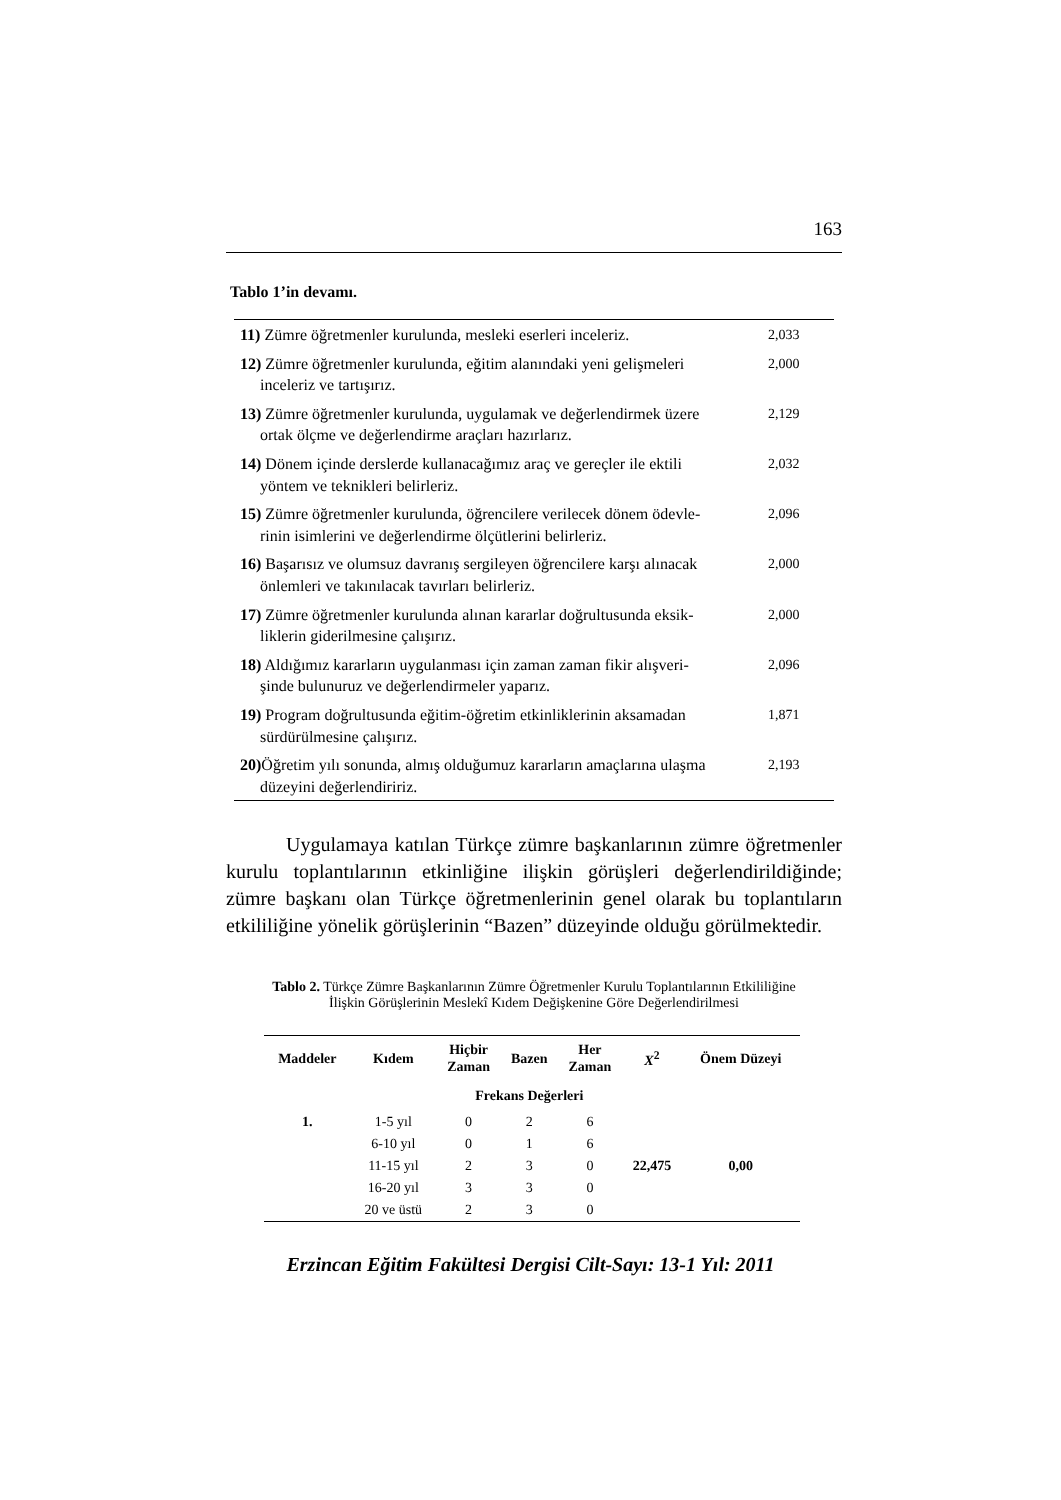163
Tablo 1’in devamı.
| 11) Zümre öğretmenler kurulunda, mesleki eserleri inceleriz. | 2,033 |
| 12) Zümre öğretmenler kurulunda, eğitim alanındaki yeni gelişmeleri inceleriz ve tartışırız. | 2,000 |
| 13) Zümre öğretmenler kurulunda, uygulamak ve değerlendirmek üzere ortak ölçme ve değerlendirme araçları hazırlarız. | 2,129 |
| 14) Dönem içinde derslerde kullanacağımız araç ve gereçler ile ektili yöntem ve teknikleri belirleriz. | 2,032 |
| 15) Zümre öğretmenler kurulunda, öğrencilere verilecek dönem ödevle- rinin isimlerini ve değerlendirme ölçütlerini belirleriz. | 2,096 |
| 16) Başarısız ve olumsuz davranış sergileyen öğrencilere karşı alınacak önlemleri ve takınılacak tavırları belirleriz. | 2,000 |
| 17) Zümre öğretmenler kurulunda alınan kararlar doğrultusunda eksik- liklerin giderilmesine çalışırız. | 2,000 |
| 18) Aldığımız kararların uygulanması için zaman zaman fikir alışveri- şinde bulunuruz ve değerlendirmeler yaparız. | 2,096 |
| 19) Program doğrultusunda eğitim-öğretim etkinliklerinin aksamadan sürdürülmesine çalışırız. | 1,871 |
| 20) Öğretim yılı sonunda, almış olduğumuz kararların amaçlarına ulaşma düzeyini değerlendiririz. | 2,193 |
Uygulamaya katılan Türkçe zümre başkanlarının zümre öğretmen­ler kurulu toplantılarının etkinliğine ilişkin görüşleri değerlendirildiğinde; zümre başkanı olan Türkçe öğretmenlerinin genel olarak bu toplantıların etkililiğine yönelik görüşlerinin “Bazen” düzeyinde olduğu görülmektedir.
Tablo 2. Türkçe Zümre Başkanlarının Zümre Öğretmenler Kurulu Toplantılarının Etkililiğine
İlişkin Görüşlerinin Meslekî Kıdem Değişkenine Göre Değerlendirilmesi
| Maddeler | Kıdem | Hiçbir Zaman | Bazen | Her Zaman | X<sup>2</sup> | Önem Düzeyi |
| --- | --- | --- | --- | --- | --- | --- |
| | | Frekans Değerleri | | | | |
| 1. | 1-5 yıl | 0 | 2 | 6 | 22,475 | 0,00 |
| | 6-10 yıl | 0 | 1 | 6 | | |
| | 11-15 yıl | 2 | 3 | 0 | | |
| | 16-20 yıl | 3 | 3 | 0 | | |
| | 20 ve üstü | 2 | 3 | 0 | | |
Erzincan Eğitim Fakültesi Dergisi Cilt-Sayı: 13-1 Yıl: 2011